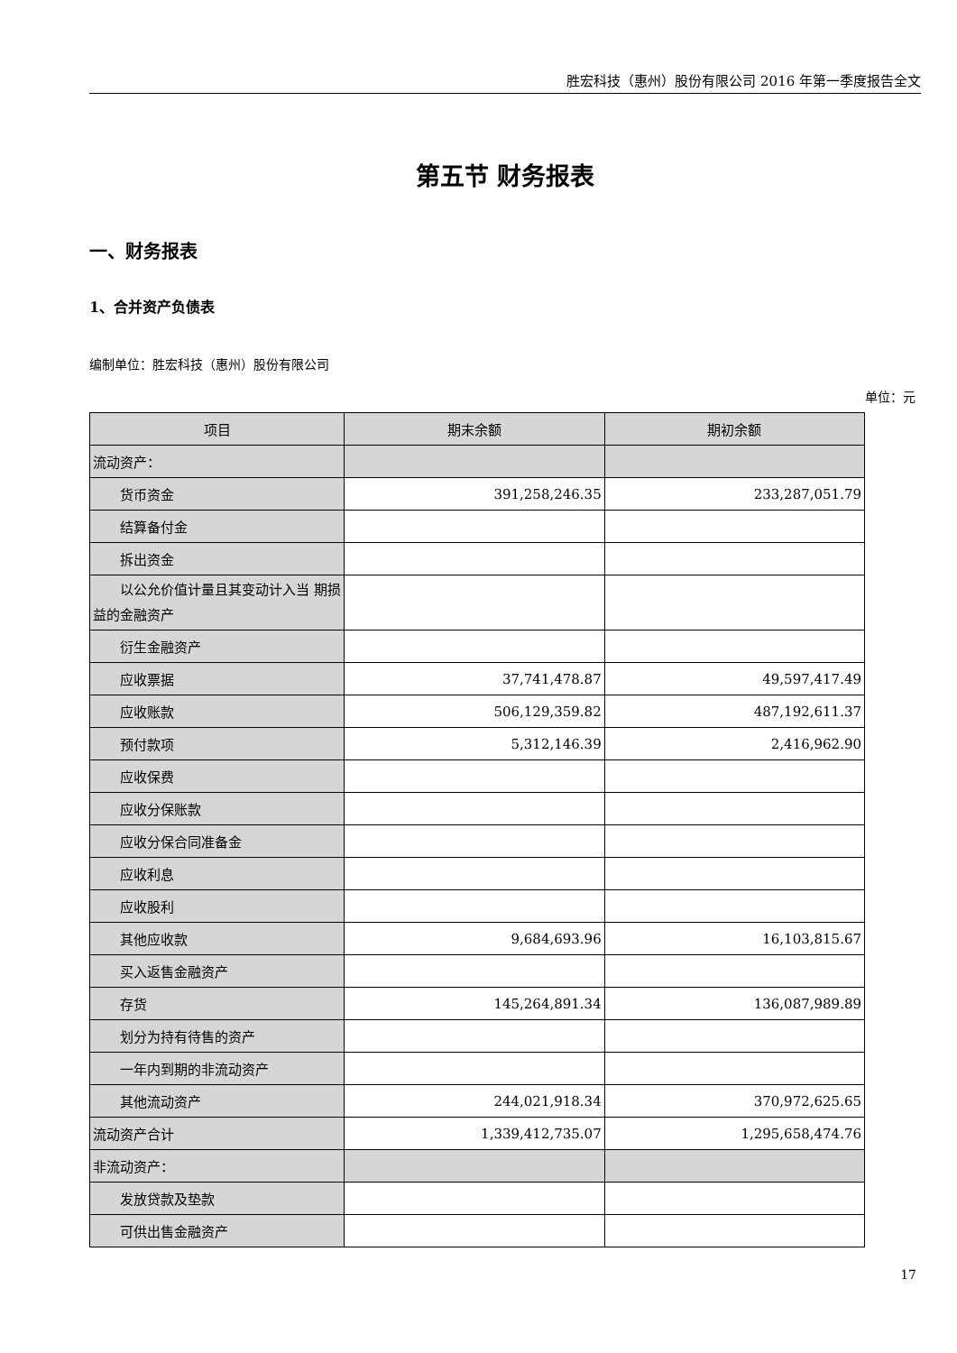胜宏科技（惠州）股份有限公司 2016 年第一季度报告全文
第五节 财务报表
一、财务报表
1、合并资产负债表
编制单位：胜宏科技（惠州）股份有限公司
单位：元
| 项目 | 期末余额 | 期初余额 |
| --- | --- | --- |
| 流动资产： | | |
| 货币资金 | 391,258,246.35 | 233,287,051.79 |
| 结算备付金 | | |
| 拆出资金 | | |
| 以公允价值计量且其变动计入当 期损益的金融资产 | | |
| 衍生金融资产 | | |
| 应收票据 | 37,741,478.87 | 49,597,417.49 |
| 应收账款 | 506,129,359.82 | 487,192,611.37 |
| 预付款项 | 5,312,146.39 | 2,416,962.90 |
| 应收保费 | | |
| 应收分保账款 | | |
| 应收分保合同准备金 | | |
| 应收利息 | | |
| 应收股利 | | |
| 其他应收款 | 9,684,693.96 | 16,103,815.67 |
| 买入返售金融资产 | | |
| 存货 | 145,264,891.34 | 136,087,989.89 |
| 划分为持有待售的资产 | | |
| 一年内到期的非流动资产 | | |
| 其他流动资产 | 244,021,918.34 | 370,972,625.65 |
| 流动资产合计 | 1,339,412,735.07 | 1,295,658,474.76 |
| 非流动资产： | | |
| 发放贷款及垫款 | | |
| 可供出售金融资产 | | |
17